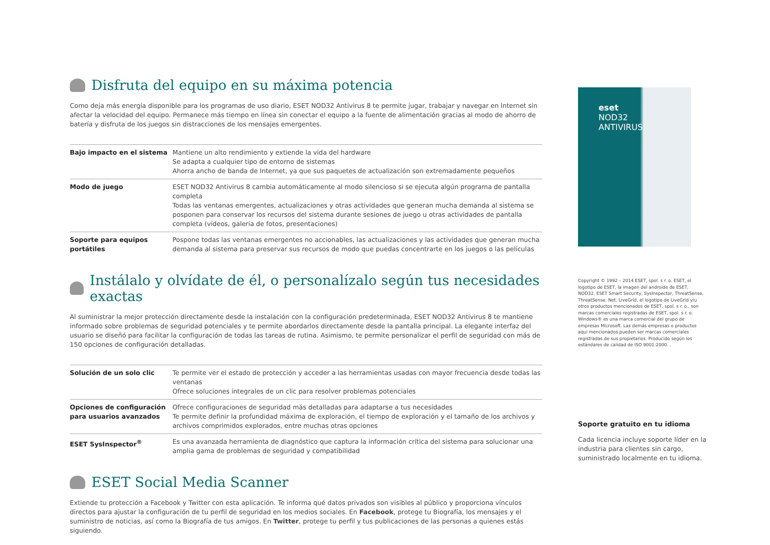Disfruta del equipo en su máxima potencia
Como deja más energía disponible para los programas de uso diario, ESET NOD32 Antivirus 8 te permite jugar, trabajar y navegar en Internet sin afectar la velocidad del equipo. Permanece más tiempo en línea sin conectar el equipo a la fuente de alimentación gracias al modo de ahorro de batería y disfruta de los juegos sin distracciones de los mensajes emergentes.
| Bajo impacto en el sistema | Mantiene un alto rendimiento y extiende la vida del hardware Se adapta a cualquier tipo de entorno de sistemas Ahorra ancho de banda de Internet, ya que sus paquetes de actualización son extremadamente pequeños |
| Modo de juego | ESET NOD32 Antivirus 8 cambia automáticamente al modo silencioso si se ejecuta algún programa de pantalla completa Todas las ventanas emergentes, actualizaciones y otras actividades que generan mucha demanda al sistema se posponen para conservar los recursos del sistema durante sesiones de juego u otras actividades de pantalla completa (vídeos, galería de fotos, presentaciones) |
| Soporte para equipos portátiles | Pospone todas las ventanas emergentes no accionables, las actualizaciones y las actividades que generan mucha demanda al sistema para preservar sus recursos de modo que puedas concentrarte en los juegos o las películas |
Instálalo y olvídate de él, o personalízalo según tus necesidades exactas
Al suministrar la mejor protección directamente desde la instalación con la configuración predeterminada, ESET NOD32 Antivirus 8 te mantiene informado sobre problemas de seguridad potenciales y te permite abordarlos directamente desde la pantalla principal. La elegante interfaz del usuario se diseñó para facilitar la configuración de todas las tareas de rutina. Asimismo, te permite personalizar el perfil de seguridad con más de 150 opciones de configuración detalladas.
| Solución de un solo clic | Te permite ver el estado de protección y acceder a las herramientas usadas con mayor frecuencia desde todas las ventanas Ofrece soluciones integrales de un clic para resolver problemas potenciales |
| Opciones de configuración para usuarios avanzados | Ofrece configuraciones de seguridad más detalladas para adaptarse a tus necesidades Te permite definir la profundidad máxima de exploración, el tiempo de exploración y el tamaño de los archivos y archivos comprimidos explorados, entre muchas otras opciones |
| ESET SysInspector<sup>®</sup> | Es una avanzada herramienta de diagnóstico que captura la información crítica del sistema para solucionar una amplia gama de problemas de seguridad y compatibilidad |
ESET Social Media Scanner
Extiende tu protección a Facebook y Twitter con esta aplicación. Te informa qué datos privados son visibles al público y proporciona vínculos directos para ajustar la configuración de tu perfil de seguridad en los medios sociales. En Facebook, protege tu Biografía, los mensajes y el suministro de noticias, así como la Biografía de tus amigos. En Twitter, protege tu perfil y tus publicaciones de las personas a quienes estás siguiendo.
eset
NOD32
ANTIVIRUS
Copyright © 1992 – 2014 ESET, spol. s r. o. ESET, el logotipo de ESET, la imagen del androide de ESET, NOD32, ESET Smart Security, SysInspector, ThreatSense, ThreatSense. Net, LiveGrid, el logotipo de LiveGrid y/u otros productos mencionados de ESET, spol. s r. o., son marcas comerciales registradas de ESET, spol. s r. o. Windows® es una marca comercial del grupo de empresas Microsoft. Las demás empresas o productos aquí mencionados pueden ser marcas comerciales registradas de sus propietarios. Producido según los estándares de calidad de ISO 9001:2000. .
Soporte gratuito en tu idioma
Cada licencia incluye soporte líder en la industria para clientes sin cargo, suministrado localmente en tu idioma.